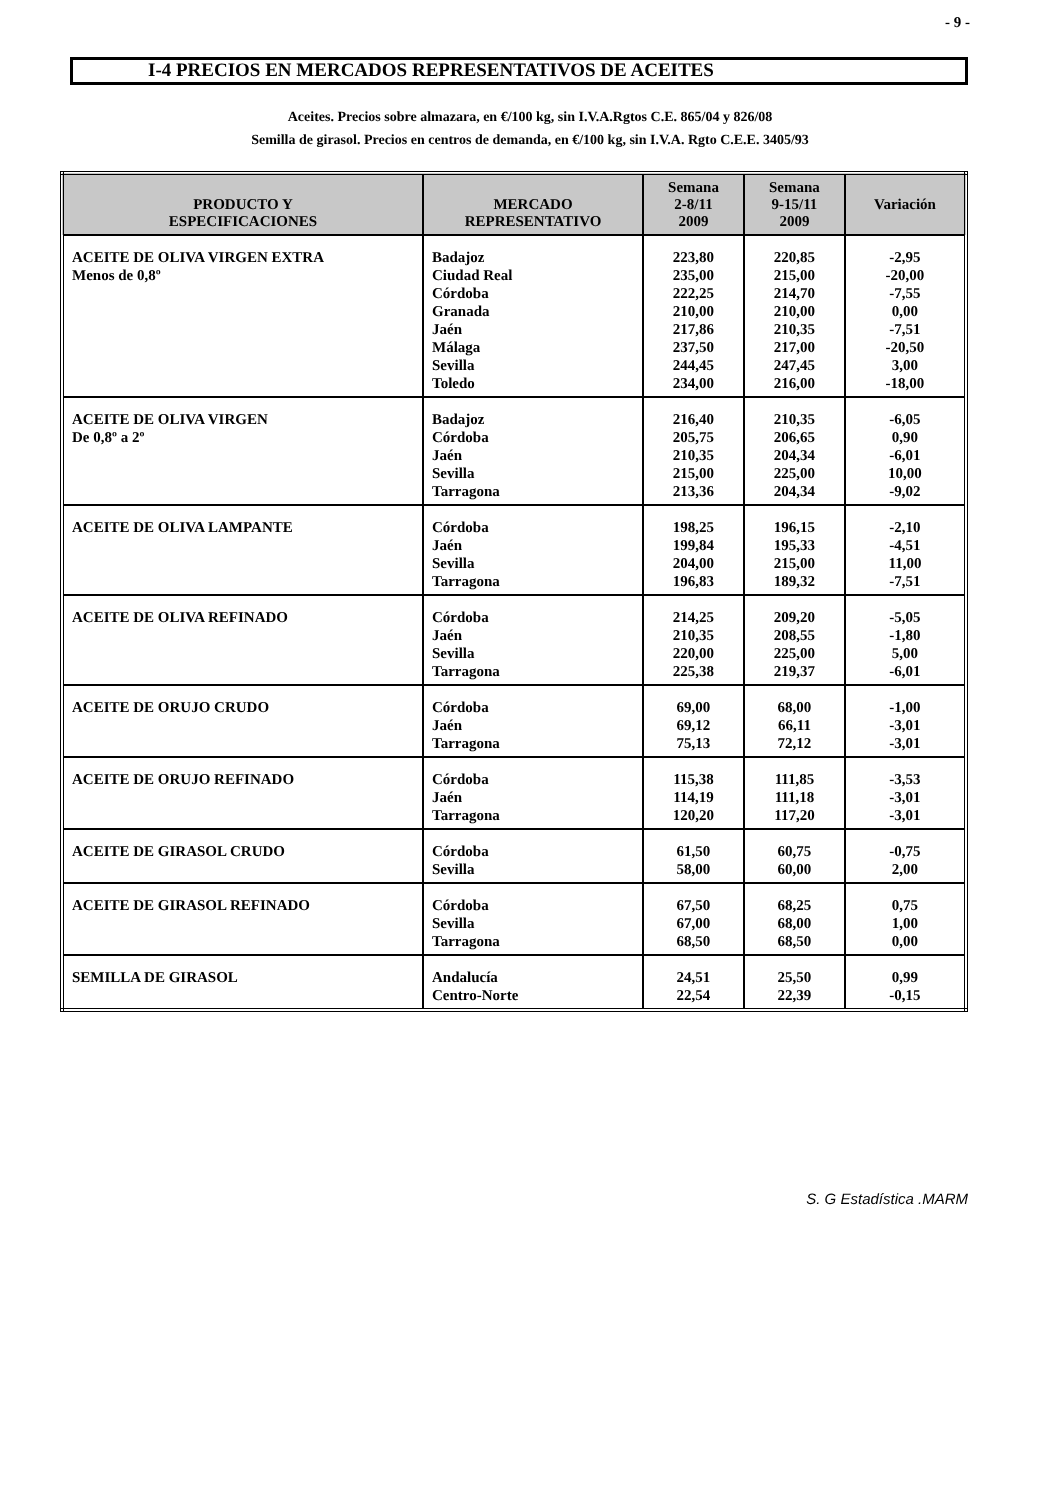- 9 -
I-4 PRECIOS EN MERCADOS REPRESENTATIVOS DE ACEITES
Aceites. Precios sobre almazara, en €/100 kg, sin I.V.A.Rgtos C.E. 865/04 y 826/08
Semilla de girasol. Precios en centros de demanda, en €/100 kg, sin I.V.A. Rgto C.E.E. 3405/93
| PRODUCTO Y ESPECIFICACIONES | MERCADO REPRESENTATIVO | Semana 2-8/11 2009 | Semana 9-15/11 2009 | Variación |
| --- | --- | --- | --- | --- |
| ACEITE DE OLIVA VIRGEN EXTRA Menos de 0,8º | Badajoz Ciudad Real Córdoba Granada Jaén Málaga Sevilla Toledo | 223,80 235,00 222,25 210,00 217,86 237,50 244,45 234,00 | 220,85 215,00 214,70 210,00 210,35 217,00 247,45 216,00 | -2,95 -20,00 -7,55 0,00 -7,51 -20,50 3,00 -18,00 |
| ACEITE DE OLIVA VIRGEN De 0,8º a 2º | Badajoz Córdoba Jaén Sevilla Tarragona | 216,40 205,75 210,35 215,00 213,36 | 210,35 206,65 204,34 225,00 204,34 | -6,05 0,90 -6,01 10,00 -9,02 |
| ACEITE DE OLIVA LAMPANTE | Córdoba Jaén Sevilla Tarragona | 198,25 199,84 204,00 196,83 | 196,15 195,33 215,00 189,32 | -2,10 -4,51 11,00 -7,51 |
| ACEITE DE OLIVA REFINADO | Córdoba Jaén Sevilla Tarragona | 214,25 210,35 220,00 225,38 | 209,20 208,55 225,00 219,37 | -5,05 -1,80 5,00 -6,01 |
| ACEITE DE ORUJO CRUDO | Córdoba Jaén Tarragona | 69,00 69,12 75,13 | 68,00 66,11 72,12 | -1,00 -3,01 -3,01 |
| ACEITE DE ORUJO REFINADO | Córdoba Jaén Tarragona | 115,38 114,19 120,20 | 111,85 111,18 117,20 | -3,53 -3,01 -3,01 |
| ACEITE DE GIRASOL CRUDO | Córdoba Sevilla | 61,50 58,00 | 60,75 60,00 | -0,75 2,00 |
| ACEITE DE GIRASOL REFINADO | Córdoba Sevilla Tarragona | 67,50 67,00 68,50 | 68,25 68,00 68,50 | 0,75 1,00 0,00 |
| SEMILLA DE GIRASOL | Andalucía Centro-Norte | 24,51 22,54 | 25,50 22,39 | 0,99 -0,15 |
S. G Estadística .MARM